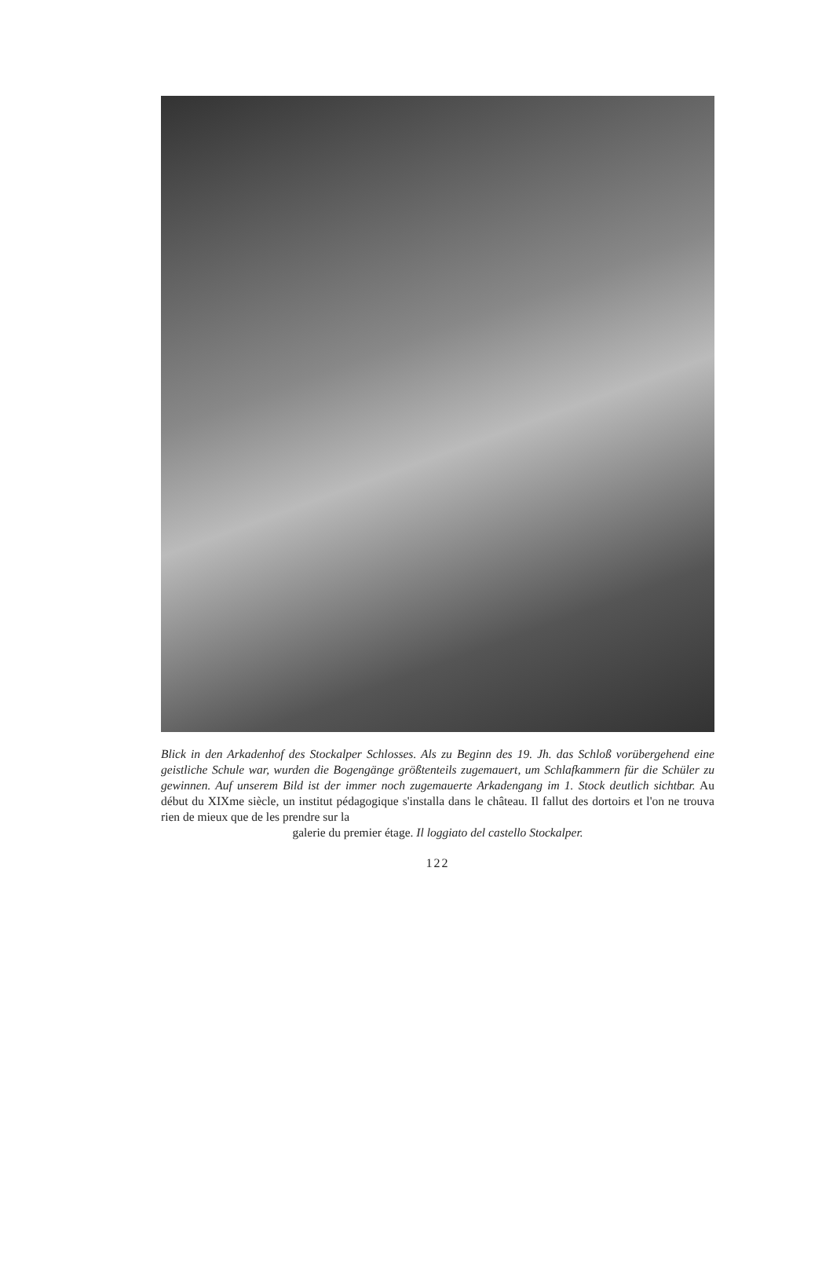Blick in den Arkadenhof des Stockalper Schlosses. Als zu Beginn des 19. Jh. das Schloß vorübergehend eine geistliche Schule war, wurden die Bogengänge größtenteils zugemauert, um Schlafkammern für die Schüler zu gewinnen. Auf unserem Bild ist der immer noch zugemauerte Arkadengang im 1. Stock deutlich sichtbar. Au début du XIXme siècle, un institut pédagogique s'installa dans le château. Il fallut des dortoirs et l'on ne trouva rien de mieux que de les prendre sur la
galerie du premier étage. Il loggiato del castello Stockalper.
122